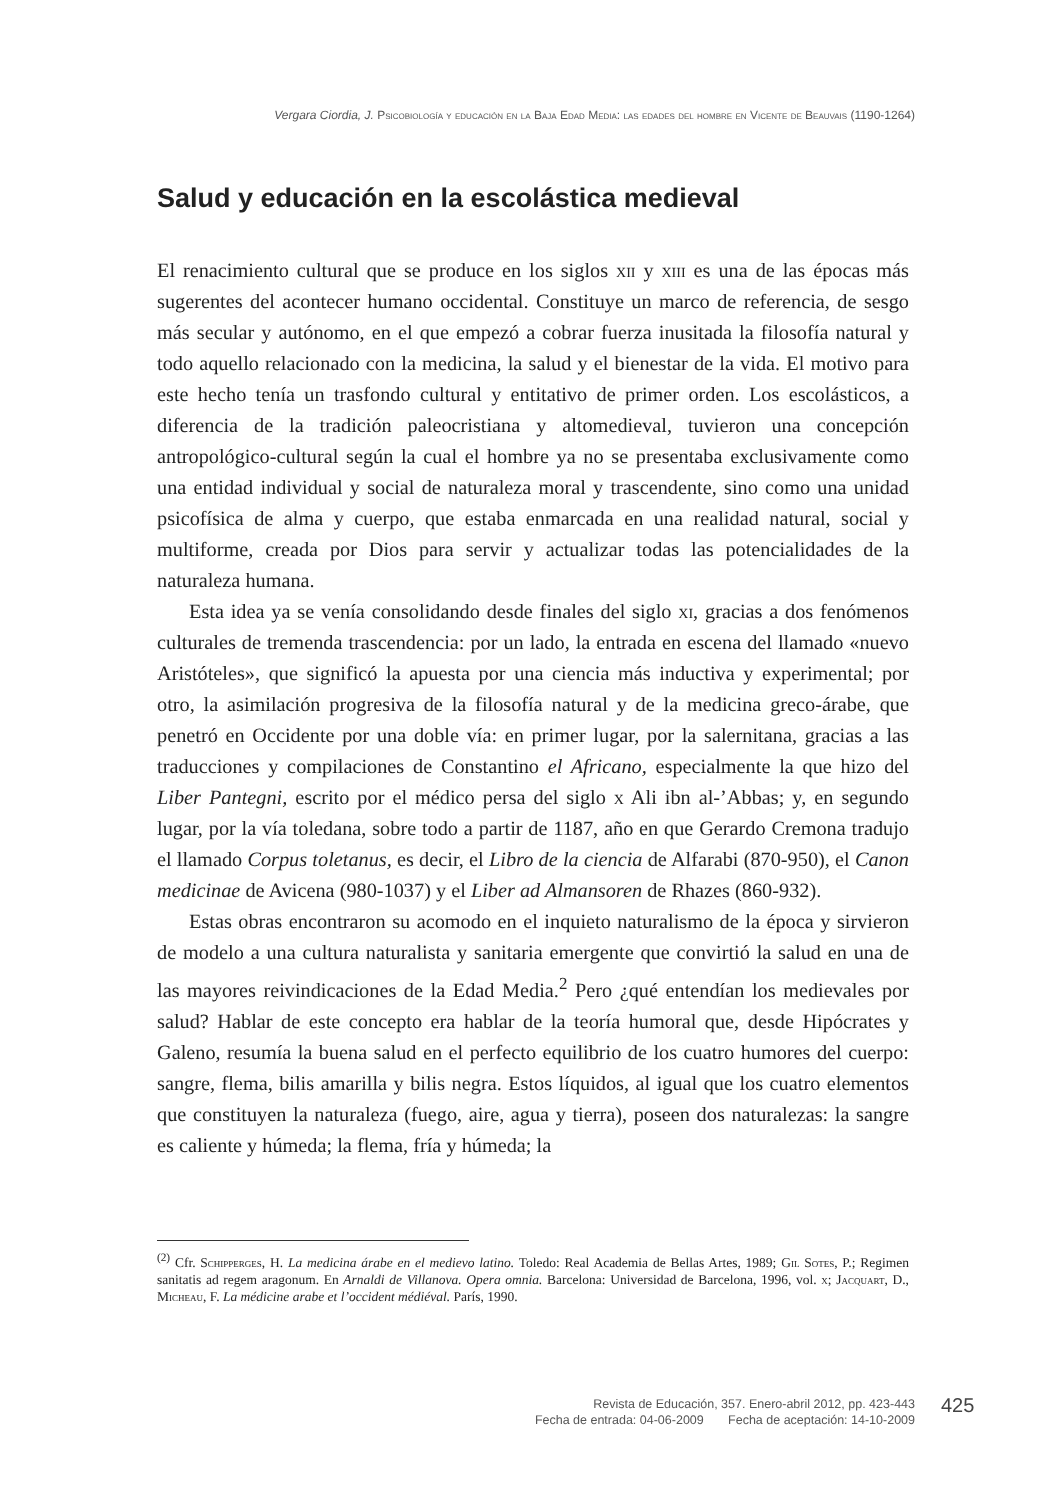Vergara Ciordia, J. Psicobiología y educación en la Baja Edad Media: las edades del hombre en Vicente de Beauvais (1190-1264)
Salud y educación en la escolástica medieval
El renacimiento cultural que se produce en los siglos xii y xiii es una de las épocas más sugerentes del acontecer humano occidental. Constituye un marco de referencia, de sesgo más secular y autónomo, en el que empezó a cobrar fuerza inusitada la filosofía natural y todo aquello relacionado con la medicina, la salud y el bienestar de la vida. El motivo para este hecho tenía un trasfondo cultural y entitativo de primer orden. Los escolásticos, a diferencia de la tradición paleocristiana y altomedieval, tuvieron una concepción antropológico-cultural según la cual el hombre ya no se presentaba exclusivamente como una entidad individual y social de naturaleza moral y trascendente, sino como una unidad psicofísica de alma y cuerpo, que estaba enmarcada en una realidad natural, social y multiforme, creada por Dios para servir y actualizar todas las potencialidades de la naturaleza humana.
Esta idea ya se venía consolidando desde finales del siglo xi, gracias a dos fenómenos culturales de tremenda trascendencia: por un lado, la entrada en escena del llamado «nuevo Aristóteles», que significó la apuesta por una ciencia más inductiva y experimental; por otro, la asimilación progresiva de la filosofía natural y de la medicina greco-árabe, que penetró en Occidente por una doble vía: en primer lugar, por la salernitana, gracias a las traducciones y compilaciones de Constantino el Africano, especialmente la que hizo del Liber Pantegni, escrito por el médico persa del siglo x Ali ibn al-’Abbas; y, en segundo lugar, por la vía toledana, sobre todo a partir de 1187, año en que Gerardo Cremona tradujo el llamado Corpus toletanus, es decir, el Libro de la ciencia de Alfarabi (870-950), el Canon medicinae de Avicena (980-1037) y el Liber ad Almansoren de Rhazes (860-932).
Estas obras encontraron su acomodo en el inquieto naturalismo de la época y sirvieron de modelo a una cultura naturalista y sanitaria emergente que convirtió la salud en una de las mayores reivindicaciones de la Edad Media.<sup>2</sup> Pero ¿qué entendían los medievales por salud? Hablar de este concepto era hablar de la teoría humoral que, desde Hipócrates y Galeno, resumía la buena salud en el perfecto equilibrio de los cuatro humores del cuerpo: sangre, flema, bilis amarilla y bilis negra. Estos líquidos, al igual que los cuatro elementos que constituyen la naturaleza (fuego, aire, agua y tierra), poseen dos naturalezas: la sangre es caliente y húmeda; la flema, fría y húmeda; la
<sup>(2)</sup> Cfr. Schipperges, H. La medicina árabe en el medievo latino. Toledo: Real Academia de Bellas Artes, 1989; Gil Sotes, P.; Regimen sanitatis ad regem aragonum. En Arnaldi de Villanova. Opera omnia. Barcelona: Universidad de Barcelona, 1996, vol. x; Jacquart, D., Micheau, F. La médicine arabe et l’occident médiéval. París, 1990.
Revista de Educación, 357. Enero-abril 2012, pp. 423-443
Fecha de entrada: 04-06-2009 Fecha de aceptación: 14-10-2009
425